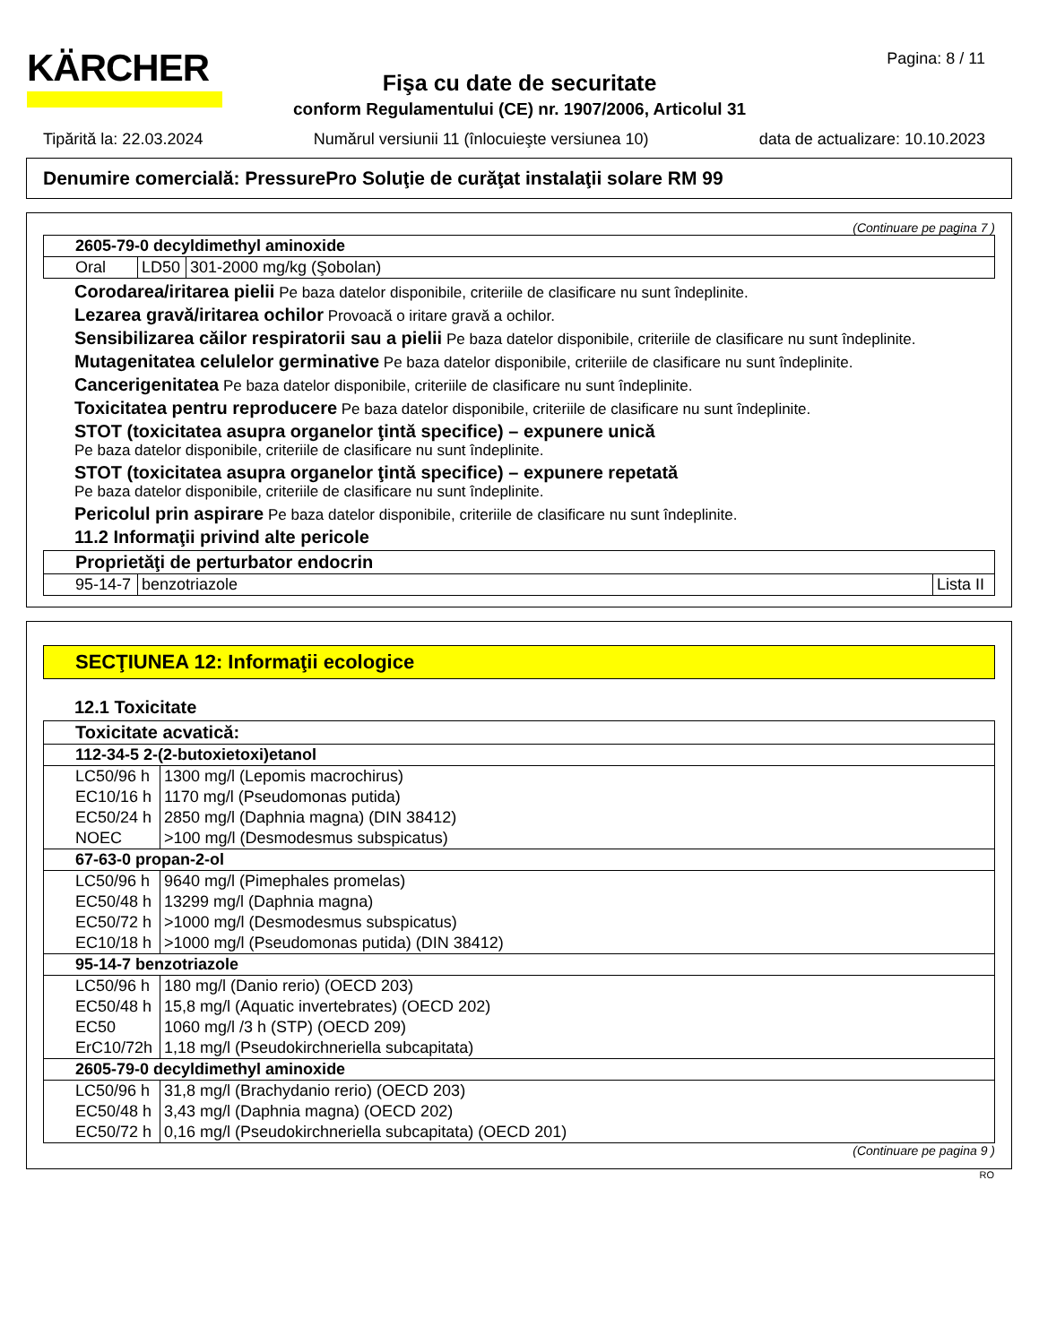KÄRCHER Pagina: 8 / 11
Fişa cu date de securitate
conform Regulamentului (CE) nr. 1907/2006, Articolul 31
Tipărită la: 22.03.2024 Numărul versiunii 11 (înlocuieşte versiunea 10) data de actualizare: 10.10.2023
Denumire comercială: PressurePro Soluţie de curăţat instalaţii solare RM 99
(Continuare pe pagina 7 )
| 2605-79-0 decyldimethyl aminoxide | | |
| Oral | LD50 | 301-2000 mg/kg (Şobolan) |
Corodarea/iritarea pielii Pe baza datelor disponibile, criteriile de clasificare nu sunt îndeplinite.
Lezarea gravă/iritarea ochilor Provoacă o iritare gravă a ochilor.
Sensibilizarea căilor respiratorii sau a pielii Pe baza datelor disponibile, criteriile de clasificare nu sunt îndeplinite.
Mutagenitatea celulelor germinative Pe baza datelor disponibile, criteriile de clasificare nu sunt îndeplinite.
Cancerigenitatea Pe baza datelor disponibile, criteriile de clasificare nu sunt îndeplinite.
Toxicitatea pentru reproducere Pe baza datelor disponibile, criteriile de clasificare nu sunt îndeplinite.
STOT (toxicitatea asupra organelor ţintă specifice) – expunere unică
Pe baza datelor disponibile, criteriile de clasificare nu sunt îndeplinite.
STOT (toxicitatea asupra organelor ţintă specifice) – expunere repetată
Pe baza datelor disponibile, criteriile de clasificare nu sunt îndeplinite.
Pericolul prin aspirare Pe baza datelor disponibile, criteriile de clasificare nu sunt îndeplinite.
11.2 Informaţii privind alte pericole
| Proprietăţi de perturbator endocrin | | |
| 95-14-7 | benzotriazole | Lista II |
SECŢIUNEA 12: Informaţii ecologice
12.1 Toxicitate
| Toxicitate acvatică: | |
| 112-34-5 2-(2-butoxietoxi)etanol | |
| LC50/96 h | 1300 mg/l (Lepomis macrochirus) |
| EC10/16 h | 1170 mg/l (Pseudomonas putida) |
| EC50/24 h | 2850 mg/l (Daphnia magna) (DIN 38412) |
| NOEC | >100 mg/l (Desmodesmus subspicatus) |
| 67-63-0 propan-2-ol | |
| LC50/96 h | 9640 mg/l (Pimephales promelas) |
| EC50/48 h | 13299 mg/l (Daphnia magna) |
| EC50/72 h | >1000 mg/l (Desmodesmus subspicatus) |
| EC10/18 h | >1000 mg/l (Pseudomonas putida) (DIN 38412) |
| 95-14-7 benzotriazole | |
| LC50/96 h | 180 mg/l (Danio rerio) (OECD 203) |
| EC50/48 h | 15,8 mg/l (Aquatic invertebrates) (OECD 202) |
| EC50 | 1060 mg/l /3 h (STP) (OECD 209) |
| ErC10/72h | 1,18 mg/l (Pseudokirchneriella subcapitata) |
| 2605-79-0 decyldimethyl aminoxide | |
| LC50/96 h | 31,8 mg/l (Brachydanio rerio) (OECD 203) |
| EC50/48 h | 3,43 mg/l (Daphnia magna) (OECD 202) |
| EC50/72 h | 0,16 mg/l (Pseudokirchneriella subcapitata) (OECD 201) |
(Continuare pe pagina 9 )
RO